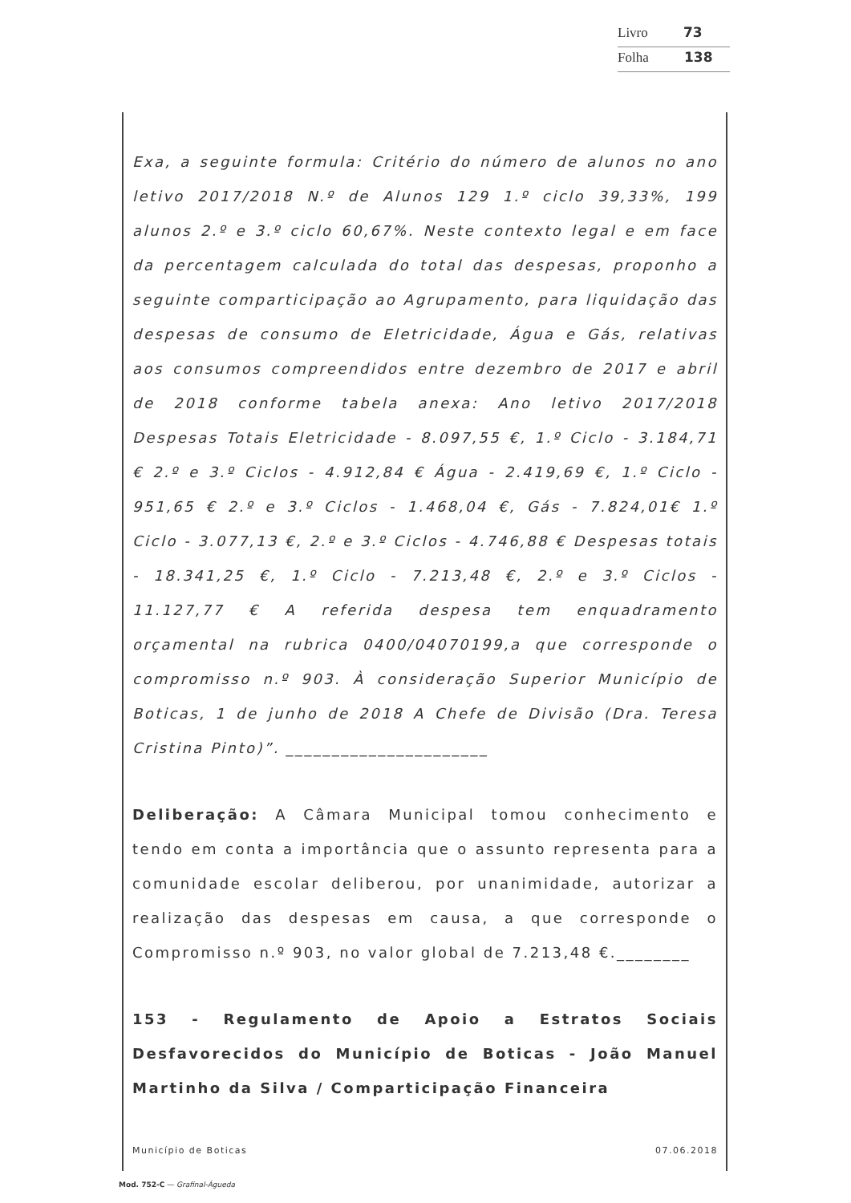Livro 73
Folha 138
Exa, a seguinte formula: Critério do número de alunos no ano letivo 2017/2018 N.º de Alunos 129 1.º ciclo 39,33%, 199 alunos 2.º e 3.º ciclo 60,67%. Neste contexto legal e em face da percentagem calculada do total das despesas, proponho a seguinte comparticipação ao Agrupamento, para liquidação das despesas de consumo de Eletricidade, Água e Gás, relativas aos consumos compreendidos entre dezembro de 2017 e abril de 2018 conforme tabela anexa: Ano letivo 2017/2018 Despesas Totais Eletricidade - 8.097,55 €, 1.º Ciclo - 3.184,71 € 2.º e 3.º Ciclos - 4.912,84 € Água - 2.419,69 €, 1.º Ciclo - 951,65 € 2.º e 3.º Ciclos - 1.468,04 €, Gás - 7.824,01€ 1.º Ciclo - 3.077,13 €, 2.º e 3.º Ciclos - 4.746,88 € Despesas totais - 18.341,25 €, 1.º Ciclo - 7.213,48 €, 2.º e 3.º Ciclos - 11.127,77 € A referida despesa tem enquadramento orçamental na rubrica 0400/04070199,a que corresponde o compromisso n.º 903. À consideração Superior Município de Boticas, 1 de junho de 2018 A Chefe de Divisão (Dra. Teresa Cristina Pinto)”. ______________________
Deliberação: A Câmara Municipal tomou conhecimento e tendo em conta a importância que o assunto representa para a comunidade escolar deliberou, por unanimidade, autorizar a realização das despesas em causa, a que corresponde o Compromisso n.º 903, no valor global de 7.213,48 €.________
153 - Regulamento de Apoio a Estratos Sociais Desfavorecidos do Município de Boticas - João Manuel Martinho da Silva / Comparticipação Financeira
Município de Boticas 07.06.2018
Mod. 752-C — Grafinal-Águeda